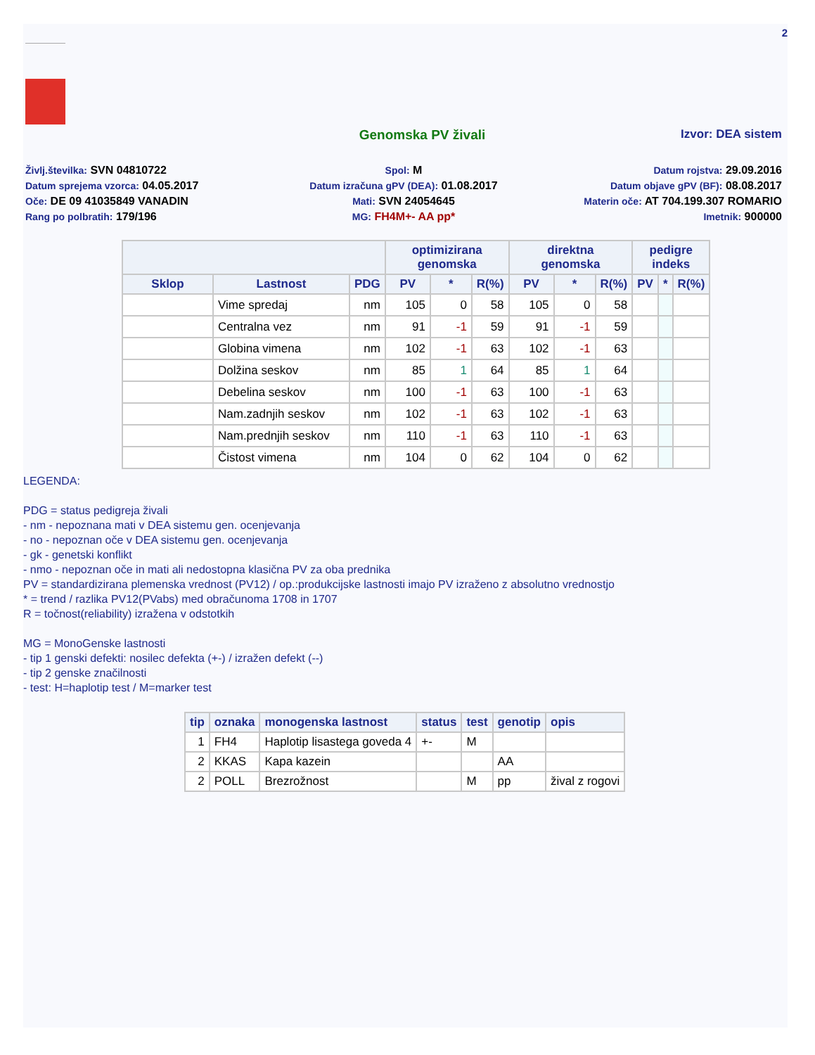2
Genomska PV živali Izvor: DEA sistem
Življ.številka: SVN 04810722
Spol: M
Datum rojstva: 29.09.2016
Datum sprejema vzorca: 04.05.2017
Datum izračuna gPV (DEA): 01.08.2017
Datum objave gPV (BF): 08.08.2017
Oče: DE 09 41035849 VANADIN
Mati: SVN 24054645
Materin oče: AT 704.199.307 ROMARIO
Rang po polbratih: 179/196
MG: FH4M+- AA pp*
Imetnik: 900000
| | | | optimizirana genomska | | | direktna genomska | | | pedigre indeks | | |
| --- | --- | --- | --- | --- | --- | --- | --- | --- | --- | --- | --- |
| Sklop | Lastnost | PDG | PV | * | R(%) | PV | * | R(%) | PV | * | R(%) |
| | Vime spredaj | nm | 105 | 0 | 58 | 105 | 0 | 58 | | | |
| | Centralna vez | nm | 91 | -1 | 59 | 91 | -1 | 59 | | | |
| | Globina vimena | nm | 102 | -1 | 63 | 102 | -1 | 63 | | | |
| | Dolžina seskov | nm | 85 | 1 | 64 | 85 | 1 | 64 | | | |
| | Debelina seskov | nm | 100 | -1 | 63 | 100 | -1 | 63 | | | |
| | Nam.zadnjih seskov | nm | 102 | -1 | 63 | 102 | -1 | 63 | | | |
| | Nam.prednjih seskov | nm | 110 | -1 | 63 | 110 | -1 | 63 | | | |
| | Čistost vimena | nm | 104 | 0 | 62 | 104 | 0 | 62 | | | |
LEGENDA:
PDG = status pedigreja živali
- nm - nepoznana mati v DEA sistemu gen. ocenjevanja
- no - nepoznan oče v DEA sistemu gen. ocenjevanja
- gk - genetski konflikt
- nmo - nepoznan oče in mati ali nedostopna klasična PV za oba prednika
PV = standardizirana plemenska vrednost (PV12) / op.:produkcijske lastnosti imajo PV izraženo z absolutno vrednostjo
* = trend / razlika PV12(PVabs) med obračunoma 1708 in 1707
R = točnost(reliability) izražena v odstotkih
MG = MonoGenske lastnosti
- tip 1 genski defekti: nosilec defekta (+-) / izražen defekt (--)
- tip 2 genske značilnosti
- test: H=haplotip test / M=marker test
| tip | oznaka | monogenska lastnost | status | test | genotip | opis |
| --- | --- | --- | --- | --- | --- | --- |
| 1 | FH4 | Haplotip lisastega goveda 4 | +- | M | | |
| 2 | KKAS | Kapa kazein | | | AA | |
| 2 | POLL | Brezrožnost | | M | pp | žival z rogovi |